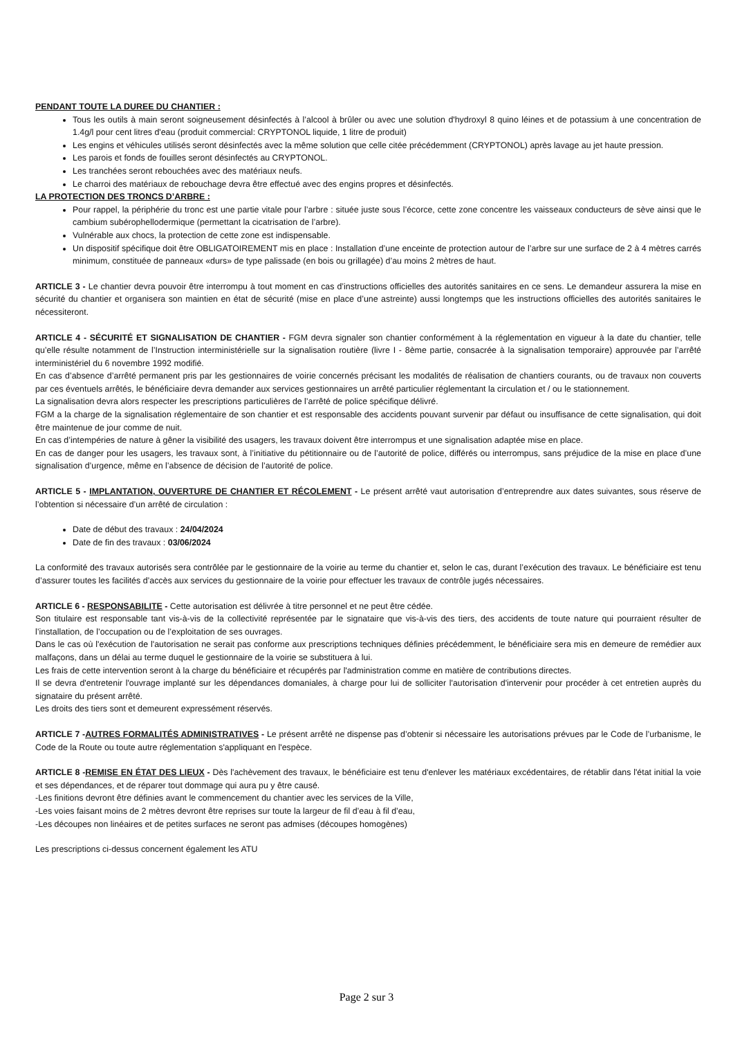PENDANT TOUTE LA DUREE DU CHANTIER :
Tous les outils à main seront soigneusement désinfectés à l’alcool à brûler ou avec une solution d'hydroxyl 8 quino léines et de potassium à une concentration de 1.4g/l pour cent litres d'eau (produit commercial: CRYPTONOL liquide, 1 litre de produit)
Les engins et véhicules utilisés seront désinfectés avec la même solution que celle citée précédemment (CRYPTONOL) après lavage au jet haute pression.
Les parois et fonds de fouilles seront désinfectés au CRYPTONOL.
Les tranchées seront rebouchées avec des matériaux neufs.
Le charroi des matériaux de rebouchage devra être effectué avec des engins propres et désinfectés.
LA PROTECTION DES TRONCS D’ARBRE :
Pour rappel, la périphérie du tronc est une partie vitale pour l’arbre : située juste sous l’écorce, cette zone concentre les vaisseaux conducteurs de sève ainsi que le cambium subérophellodermique (permettant la cicatrisation de l’arbre).
Vulnérable aux chocs, la protection de cette zone est indispensable.
Un dispositif spécifique doit être OBLIGATOIREMENT mis en place : Installation d’une enceinte de protection autour de l’arbre sur une surface de 2 à 4 mètres carrés minimum, constituée de panneaux «durs» de type palissade (en bois ou grillagée) d’au moins 2 mètres de haut.
ARTICLE 3 - Le chantier devra pouvoir être interrompu à tout moment en cas d’instructions officielles des autorités sanitaires en ce sens. Le demandeur assurera la mise en sécurité du chantier et organisera son maintien en état de sécurité (mise en place d’une astreinte) aussi longtemps que les instructions officielles des autorités sanitaires le nécessiteront.
ARTICLE 4 - SÉCURITÉ ET SIGNALISATION DE CHANTIER - FGM devra signaler son chantier conformément à la réglementation en vigueur à la date du chantier, telle qu’elle résulte notamment de l’Instruction interministérielle sur la signalisation routière (livre I - 8ème partie, consacrée à la signalisation temporaire) approuvée par l’arrêté interministériel du 6 novembre 1992 modifié.
En cas d’absence d’arrêté permanent pris par les gestionnaires de voirie concernés précisant les modalités de réalisation de chantiers courants, ou de travaux non couverts par ces éventuels arrêtés, le bénéficiaire devra demander aux services gestionnaires un arrêté particulier réglementant la circulation et / ou le stationnement.
La signalisation devra alors respecter les prescriptions particulières de l’arrêté de police spécifique délivré.
FGM a la charge de la signalisation réglementaire de son chantier et est responsable des accidents pouvant survenir par défaut ou insuffisance de cette signalisation, qui doit être maintenue de jour comme de nuit.
En cas d’intempéries de nature à gêner la visibilité des usagers, les travaux doivent être interrompus et une signalisation adaptée mise en place.
En cas de danger pour les usagers, les travaux sont, à l’initiative du pétitionnaire ou de l’autorité de police, différés ou interrompus, sans préjudice de la mise en place d’une signalisation d’urgence, même en l’absence de décision de l’autorité de police.
ARTICLE 5 - IMPLANTATION, OUVERTURE DE CHANTIER ET RÉCOLEMENT - Le présent arrêté vaut autorisation d’entreprendre aux dates suivantes, sous réserve de l’obtention si nécessaire d’un arrêté de circulation :
Date de début des travaux : 24/04/2024
Date de fin des travaux : 03/06/2024
La conformité des travaux autorisés sera contrôlée par le gestionnaire de la voirie au terme du chantier et, selon le cas, durant l’exécution des travaux. Le bénéficiaire est tenu d’assurer toutes les facilités d’accès aux services du gestionnaire de la voirie pour effectuer les travaux de contrôle jugés nécessaires.
ARTICLE 6 - RESPONSABILITE - Cette autorisation est délivrée à titre personnel et ne peut être cédée.
Son titulaire est responsable tant vis-à-vis de la collectivité représentée par le signataire que vis-à-vis des tiers, des accidents de toute nature qui pourraient résulter de l’installation, de l’occupation ou de l’exploitation de ses ouvrages.
Dans le cas où l'exécution de l'autorisation ne serait pas conforme aux prescriptions techniques définies précédemment, le bénéficiaire sera mis en demeure de remédier aux malfaçons, dans un délai au terme duquel le gestionnaire de la voirie se substituera à lui.
Les frais de cette intervention seront à la charge du bénéficiaire et récupérés par l'administration comme en matière de contributions directes.
Il se devra d'entretenir l'ouvrage implanté sur les dépendances domaniales, à charge pour lui de solliciter l'autorisation d'intervenir pour procéder à cet entretien auprès du signataire du présent arrêté.
Les droits des tiers sont et demeurent expressément réservés.
ARTICLE 7 -AUTRES FORMALITÉS ADMINISTRATIVES - Le présent arrêté ne dispense pas d’obtenir si nécessaire les autorisations prévues par le Code de l’urbanisme, le Code de la Route ou toute autre réglementation s'appliquant en l'espèce.
ARTICLE 8 -REMISE EN ÉTAT DES LIEUX - Dès l'achèvement des travaux, le bénéficiaire est tenu d'enlever les matériaux excédentaires, de rétablir dans l'état initial la voie et ses dépendances, et de réparer tout dommage qui aura pu y être causé.
-Les finitions devront être définies avant le commencement du chantier avec les services de la Ville,
-Les voies faisant moins de 2 mètres devront être reprises sur toute la largeur de fil d’eau à fil d’eau,
-Les découpes non linéaires et de petites surfaces ne seront pas admises (découpes homogènes)
Les prescriptions ci-dessus concernent également les ATU
Page 2 sur 3